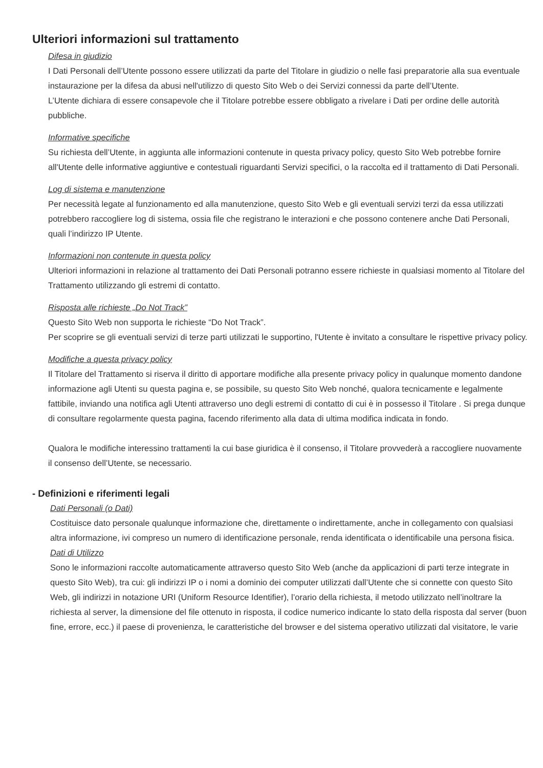Ulteriori informazioni sul trattamento
Difesa in giudizio
I Dati Personali dell’Utente possono essere utilizzati da parte del Titolare in giudizio o nelle fasi preparatorie alla sua eventuale instaurazione per la difesa da abusi nell'utilizzo di questo Sito Web o dei Servizi connessi da parte dell’Utente.
L’Utente dichiara di essere consapevole che il Titolare potrebbe essere obbligato a rivelare i Dati per ordine delle autorità pubbliche.
Informative specifiche
Su richiesta dell’Utente, in aggiunta alle informazioni contenute in questa privacy policy, questo Sito Web potrebbe fornire all'Utente delle informative aggiuntive e contestuali riguardanti Servizi specifici, o la raccolta ed il trattamento di Dati Personali.
Log di sistema e manutenzione
Per necessità legate al funzionamento ed alla manutenzione, questo Sito Web e gli eventuali servizi terzi da essa utilizzati potrebbero raccogliere log di sistema, ossia file che registrano le interazioni e che possono contenere anche Dati Personali, quali l’indirizzo IP Utente.
Informazioni non contenute in questa policy
Ulteriori informazioni in relazione al trattamento dei Dati Personali potranno essere richieste in qualsiasi momento al Titolare del Trattamento utilizzando gli estremi di contatto.
Risposta alle richieste „Do Not Track”
Questo Sito Web non supporta le richieste “Do Not Track”.
Per scoprire se gli eventuali servizi di terze parti utilizzati le supportino, l'Utente è invitato a consultare le rispettive privacy policy.
Modifiche a questa privacy policy
Il Titolare del Trattamento si riserva il diritto di apportare modifiche alla presente privacy policy in qualunque momento dandone informazione agli Utenti su questa pagina e, se possibile, su questo Sito Web nonché, qualora tecnicamente e legalmente fattibile, inviando una notifica agli Utenti attraverso uno degli estremi di contatto di cui è in possesso il Titolare . Si prega dunque di consultare regolarmente questa pagina, facendo riferimento alla data di ultima modifica indicata in fondo.
Qualora le modifiche interessino trattamenti la cui base giuridica è il consenso, il Titolare provvederà a raccogliere nuovamente il consenso dell’Utente, se necessario.
- Definizioni e riferimenti legali
Dati Personali (o Dati)
Costituisce dato personale qualunque informazione che, direttamente o indirettamente, anche in collegamento con qualsiasi altra informazione, ivi compreso un numero di identificazione personale, renda identificata o identificabile una persona fisica.
Dati di Utilizzo
Sono le informazioni raccolte automaticamente attraverso questo Sito Web (anche da applicazioni di parti terze integrate in questo Sito Web), tra cui: gli indirizzi IP o i nomi a dominio dei computer utilizzati dall’Utente che si connette con questo Sito Web, gli indirizzi in notazione URI (Uniform Resource Identifier), l’orario della richiesta, il metodo utilizzato nell’inoltrare la richiesta al server, la dimensione del file ottenuto in risposta, il codice numerico indicante lo stato della risposta dal server (buon fine, errore, ecc.) il paese di provenienza, le caratteristiche del browser e del sistema operativo utilizzati dal visitatore, le varie